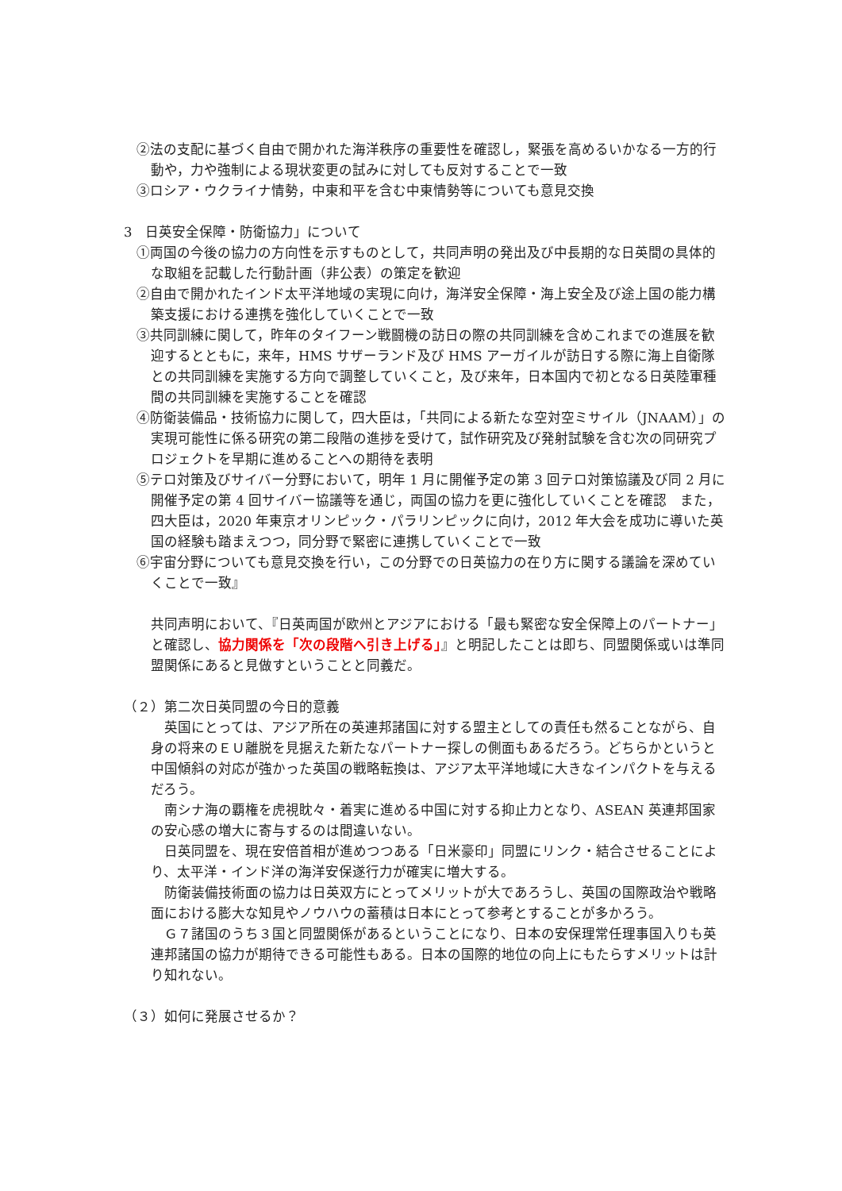②法の支配に基づく自由で開かれた海洋秩序の重要性を確認し，緊張を高めるいかなる一方的行動や，力や強制による現状変更の試みに対しても反対することで一致
③ロシア・ウクライナ情勢，中東和平を含む中東情勢等についても意見交換
3　日英安全保障・防衛協力」について
①両国の今後の協力の方向性を示すものとして，共同声明の発出及び中長期的な日英間の具体的な取組を記載した行動計画（非公表）の策定を歓迎
②自由で開かれたインド太平洋地域の実現に向け，海洋安全保障・海上安全及び途上国の能力構築支援における連携を強化していくことで一致
③共同訓練に関して，昨年のタイフーン戦闘機の訪日の際の共同訓練を含めこれまでの進展を歓迎するとともに，来年，HMS サザーランド及び HMS アーガイルが訪日する際に海上自衛隊との共同訓練を実施する方向で調整していくこと，及び来年，日本国内で初となる日英陸軍種間の共同訓練を実施することを確認
④防衛装備品・技術協力に関して，四大臣は，「共同による新たな空対空ミサイル（JNAAM）」の実現可能性に係る研究の第二段階の進捗を受けて，試作研究及び発射試験を含む次の同研究プロジェクトを早期に進めることへの期待を表明
⑤テロ対策及びサイバー分野において，明年 1 月に開催予定の第 3 回テロ対策協議及び同 2 月に開催予定の第 4 回サイバー協議等を通じ，両国の協力を更に強化していくことを確認　また，四大臣は，2020 年東京オリンピック・パラリンピックに向け，2012 年大会を成功に導いた英国の経験も踏まえつつ，同分野で緊密に連携していくことで一致
⑥宇宙分野についても意見交換を行い，この分野での日英協力の在り方に関する議論を深めていくことで一致』
共同声明において、『日英両国が欧州とアジアにおける「最も緊密な安全保障上のパートナー」と確認し、協力関係を「次の段階へ引き上げる」』と明記したことは即ち、同盟関係或いは準同盟関係にあると見做すということと同義だ。
（２）第二次日英同盟の今日的意義
　英国にとっては、アジア所在の英連邦諸国に対する盟主としての責任も然ることながら、自身の将来のＥＵ離脱を見据えた新たなパートナー探しの側面もあるだろう。どちらかというと中国傾斜の対応が強かった英国の戦略転換は、アジア太平洋地域に大きなインパクトを与えるだろう。
　南シナ海の覇権を虎視眈々・着実に進める中国に対する抑止力となり、ASEAN 英連邦国家の安心感の増大に寄与するのは間違いない。
　日英同盟を、現在安倍首相が進めつつある「日米豪印」同盟にリンク・結合させることにより、太平洋・インド洋の海洋安保遂行力が確実に増大する。
　防衛装備技術面の協力は日英双方にとってメリットが大であろうし、英国の国際政治や戦略面における膨大な知見やノウハウの蓄積は日本にとって参考とすることが多かろう。
　Ｇ７諸国のうち３国と同盟関係があるということになり、日本の安保理常任理事国入りも英連邦諸国の協力が期待できる可能性もある。日本の国際的地位の向上にもたらすメリットは計り知れない。
（３）如何に発展させるか？